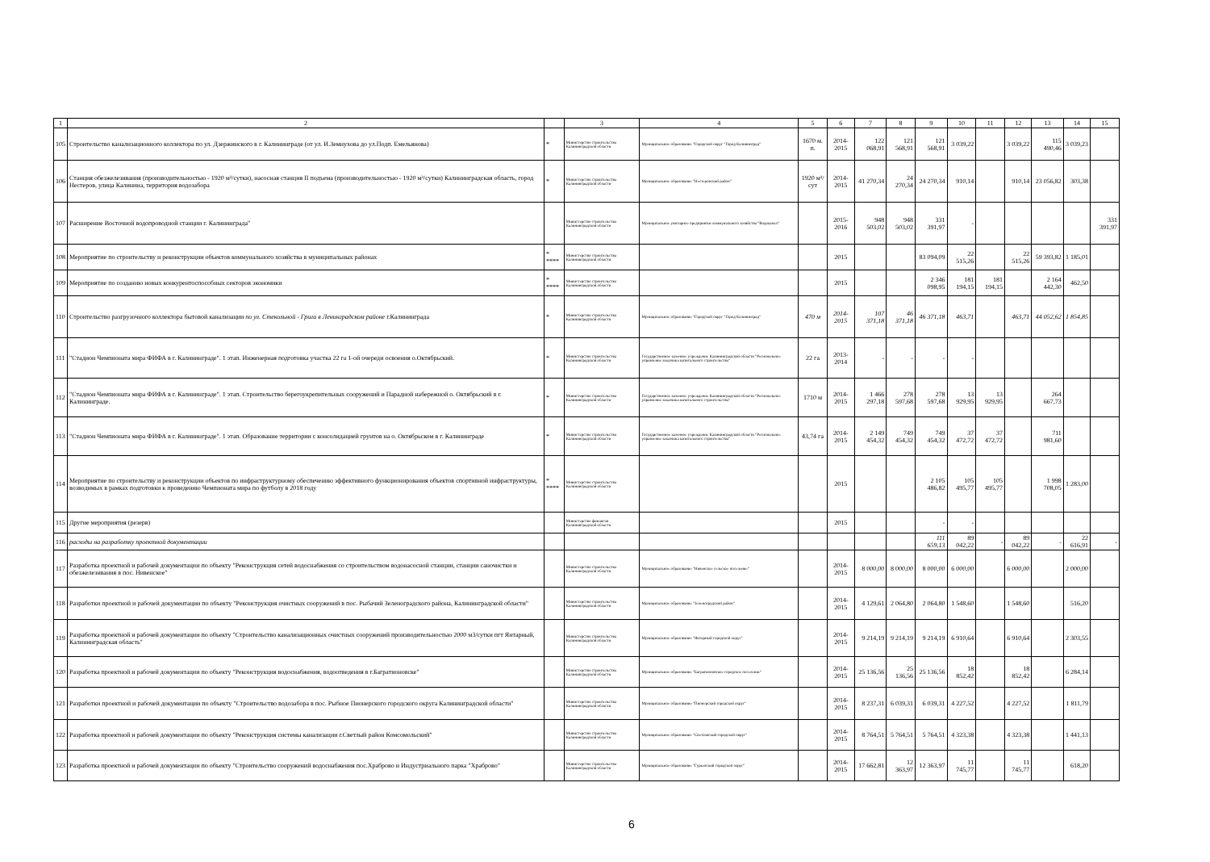| 1 | 2 | | 3 | 4 | 5 | 6 | 7 | 8 | 9 | 10 | 11 | 12 | 13 | 14 | 15 |
| --- | --- | --- | --- | --- | --- | --- | --- | --- | --- | --- | --- | --- | --- | --- | --- |
| 105 | Строительство канализационного коллектора по ул. Дзержинского в г. Калининграде (от ул. И.Земнухова до ул.Подп. Емельянова) | * | Министерство строительства Калининградской области | Муниципальное образование "Городской округ "Город Калининград" | 1670 м. п. | 2014-2015 | 122 068,91 | 121 568,91 | 121 568,91 | 3 039,22 | | 3 039,22 | 115 490,46 | 3 039,23 | |
| 106 | Станция обезжелезивания (производительностью - 1920 м³/сутки), насосная станция II подъема (производительностью - 1920 м³/сутки) Калининградская область, город Нестеров, улица Калинина, территория водозабора | * | Министерство строительства Калининградской области | Муниципальное образование "Нестеровский район" | 1920 м³/сут | 2014-2015 | 41 270,34 | 24 270,34 | 24 270,34 | 910,14 | | 910,14 | 23 056,82 | 303,38 | |
| 107 | Расширение Восточной водопроводной станции г. Калининграда" | | Министерство строительства Калининградской области | Муниципальное унитарное предприятие коммунального хозяйства "Водоканал" | | 2015-2016 | 948 503,02 | 948 503,02 | 331 391,97 | - | | | | | 331 391,97 |
| 108 | Мероприятие по строительству и реконструкции объектов коммунального хозяйства в муниципальных районах | * **** | Министерство строительства Калининградской области | | | 2015 | | | 83 094,09 | 22 515,26 | | 22 515,26 | 59 393,82 | 1 185,01 | |
| 109 | Мероприятие по созданию новых конкурентоспособных секторов экономики | * **** | Министерство строительства Калининградской области | | | 2015 | | | 2 346 098,95 | 181 194,15 | 181 194,15 | | 2 164 442,30 | 462,50 | |
| 110 | Строительство разгрузочного коллектора бытовой канализации по ул. Стекольной - Грига в Ленинградском районе г.Калининграда | * | Министерство строительства Калининградской области | Муниципальное образование "Городской округ "Город Калининград" | 470 м | 2014-2015 | 107 371,18 | 46 371,18 | 46 371,18 | 463,71 | | 463,71 | 44 052,62 | 1 854,85 | |
| 111 | "Стадион Чемпионата мира ФИФА в г. Калининграде". 1 этап. Инженерная подготовка участка 22 га 1-ой очереди освоения о.Октябрьский. | * | Министерство строительства Калининградской области | Государственное казенное учреждение Калининградской области "Региональное управление заказчика капитального строительства" | 22 га | 2013-2014 | - | - | - | - | | | | | |
| 112 | "Стадион Чемпионата мира ФИФА в г. Калининграде". 1 этап. Строительство берегоукрепительных сооружений и Парадной набережной о. Октябрьский в г. Калининграде. | * | Министерство строительства Калининградской области | Государственное казенное учреждение Калининградской области "Региональное управление заказчика капитального строительства" | 1710 м | 2014-2015 | 1 466 297,18 | 278 597,68 | 278 597,68 | 13 929,95 | 13 929,95 | | 264 667,73 | | |
| 113 | "Стадион Чемпионата мира ФИФА в г. Калининграде". 1 этап. Образование территории с консолидацией грунтов на о. Октябрьском в г. Калининграде | * | Министерство строительства Калининградской области | Государственное казенное учреждение Калининградской области "Региональное управление заказчика капитального строительства" | 43,74 га | 2014-2015 | 2 149 454,32 | 749 454,32 | 749 454,32 | 37 472,72 | 37 472,72 | | 711 981,60 | | |
| 114 | Мероприятие по строительству и реконструкции объектов по инфраструктурному обеспечению эффективного функционирования объектов спортивной инфраструктуры, возводимых в рамках подготовки к проведению Чемпионата мира по футболу в 2018 году | * **** | Министерство строительства Калининградской области | | | 2015 | | | 2 105 486,82 | 105 495,77 | 105 495,77 | | 1 998 708,05 | 1 283,00 | |
| 115 | Другие мероприятия (резерв) | | Министерство финансов Калининградской области | | | 2015 | | | - | - | | | | | |
| 116 | расходы на разработку проектной документации | | | | | | | | 111 659,13 | 89 042,22 | - | 89 042,22 | - | 22 616,91 | - |
| 117 | Разработка проектной и рабочей документации по объекту "Реконструкция сетей водоснабжения со строительством водонасосной станции, станции саночистки и обезжелезивания в пос. Нивенское" | | Министерство строительства Калининградской области | Муниципальное образование "Нивенское сельское поселение" | | 2014-2015 | 8 000,00 | 8 000,00 | 8 000,00 | 6 000,00 | | 6 000,00 | | 2 000,00 | |
| 118 | Разработки проектной и рабочей документации по объекту "Реконструкция очистных сооружений в пос. Рыбачий Зеленоградского района, Калининградской области" | | Министерство строительства Калининградской области | Муниципальное образование "Зеленоградский район" | | 2014-2015 | 4 129,61 | 2 064,80 | 2 064,80 | 1 548,60 | | 1 548,60 | | 516,20 | |
| 119 | Разработка проектной и рабочей документации по объекту "Строительство канализационных очистных сооружений производительностью 2000 м3/сутки пгт Янтарный, Калининградская область" | | Министерство строительства Калининградской области | Муниципальное образование "Янтарный городской округ" | | 2014-2015 | 9 214,19 | 9 214,19 | 9 214,19 | 6 910,64 | | 6 910,64 | | 2 303,55 | |
| 120 | Разработка проектной и рабочей документации по объекту "Реконструкция водоснабжения, водоотведения в г.Багратионовске" | | Министерство строительства Калининградской области | Муниципальное образование "Багратионовское городское поселение" | | 2014-2015 | 25 136,56 | 25 136,56 | 25 136,56 | 18 852,42 | | 18 852,42 | | 6 284,14 | |
| 121 | Разработки проектной и рабочей документации по объекту "Строительство водозабора в пос. Рыбное Пионерского городского округа Калининградской области" | | Министерство строительства Калининградской области | Муниципальное образование "Пионерский городской округ" | | 2014-2015 | 8 237,31 | 6 039,31 | 6 039,31 | 4 227,52 | | 4 227,52 | | 1 811,79 | |
| 122 | Разработка проектной и рабочей документации по объекту "Реконструкция системы канализации г.Светлый район Комсомольский" | | Министерство строительства Калининградской области | Муниципальное образование "Светловский городской округ" | | 2014-2015 | 8 764,51 | 5 764,51 | 5 764,51 | 4 323,38 | | 4 323,38 | | 1 441,13 | |
| 123 | Разработка проектной и рабочей документации по объекту "Строительство сооружений водоснабжения пос.Храброво и Индустриального парка "Храброво" | | Министерство строительства Калининградской области | Муниципальное образование "Гурьевский городской округ" | | 2014-2015 | 17 662,81 | 12 363,97 | 12 363,97 | 11 745,77 | | 11 745,77 | | 618,20 | |
6